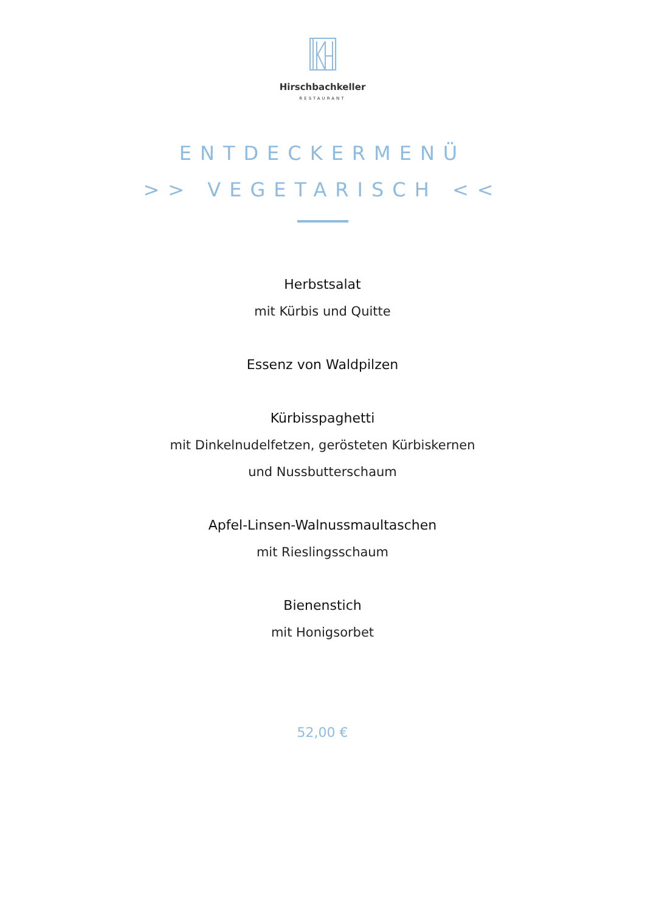Hirschbachkeller
RESTAURANT
ENTDECKERMENÜ
>> VEGETARISCH <<
Herbstsalat
mit Kürbis und Quitte
Essenz von Waldpilzen
Kürbisspaghetti
mit Dinkelnudelfetzen, gerösteten Kürbiskernen
und Nussbutterschaum
Apfel-Linsen-Walnussmaultaschen
mit Rieslingsschaum
Bienenstich
mit Honigsorbet
52,00 €